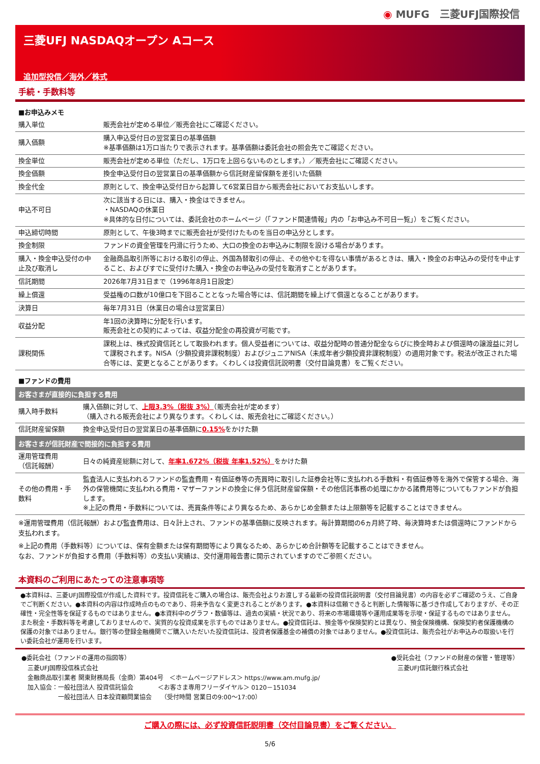◉ MUFG　三菱UFJ国際投信
三菱UFJ NASDAQオープン Aコース
追加型投信／海外／株式
手続・手数料等
■お申込みメモ
| 購入単位 | 販売会社が定める単位／販売会社にご確認ください。 |
| 購入価額 | 購入申込受付日の翌営業日の基準価額 ※基準価額は1万口当たりで表示されます。基準価額は委託会社の照会先でご確認ください。 |
| 換金単位 | 販売会社が定める単位（ただし、1万口を上回らないものとします。）／販売会社にご確認ください。 |
| 換金価額 | 換金申込受付日の翌営業日の基準価額から信託財産留保額を差引いた価額 |
| 換金代金 | 原則として、換金申込受付日から起算して6営業日目から販売会社においてお支払いします。 |
| 申込不可日 | 次に該当する日には、購入・換金はできません。 ・NASDAQの休業日 ※具体的な日付については、委託会社のホームページ（「ファンド関連情報」内の「お申込み不可日一覧」）をご覧ください。 |
| 申込締切時間 | 原則として、午後3時までに販売会社が受付けたものを当日の申込分とします。 |
| 換金制限 | ファンドの資金管理を円滑に行うため、大口の換金のお申込みに制限を設ける場合があります。 |
| 購入・換金申込受付の中止及び取消し | 金融商品取引所等における取引の停止、外国為替取引の停止、その他やむを得ない事情があるときは、購入・換金のお申込みの受付を中止すること、およびすでに受付けた購入・換金のお申込みの受付を取消すことがあります。 |
| 信託期間 | 2026年7月31日まで（1996年8月1日設定） |
| 繰上償還 | 受益権の口数が10億口を下回ることとなった場合等には、信託期間を繰上げて償還となることがあります。 |
| 決算日 | 毎年7月31日（休業日の場合は翌営業日） |
| 収益分配 | 年1回の決算時に分配を行います。 販売会社との契約によっては、収益分配金の再投資が可能です。 |
| 課税関係 | 課税上は、株式投資信託として取扱われます。個人受益者については、収益分配時の普通分配金ならびに換金時および償還時の譲渡益に対して課税されます。NISA（少額投資非課税制度）およびジュニアNISA（未成年者少額投資非課税制度）の適用対象です。税法が改正された場合等には、変更となることがあります。くわしくは投資信託説明書（交付目論見書）をご覧ください。 |
■ファンドの費用
お客さまが直接的に負担する費用
| 購入時手数料 | 購入価額に対して、 上限3.3%（税抜 3%） （販売会社が定めます） （購入される販売会社により異なります。くわしくは、販売会社にご確認ください。） |
| 信託財産留保額 | 換金申込受付日の翌営業日の基準価額に 0.15% をかけた額 |
お客さまが信託財産で間接的に負担する費用
| 運用管理費用 （信託報酬） | 日々の純資産総額に対して、 年率1.672%（税抜 年率1.52%） をかけた額 |
| その他の費用・手数料 | 監査法人に支払われるファンドの監査費用・有価証券等の売買時に取引した証券会社等に支払われる手数料・有価証券等を海外で保管する場合、海外の保管機関に支払われる費用・マザーファンドの換金に伴う信託財産留保額・その他信託事務の処理にかかる諸費用等についてもファンドが負担します。 ※上記の費用・手数料については、売買条件等により異なるため、あらかじめ金額または上限額等を記載することはできません。 |
※運用管理費用（信託報酬）および監査費用は、日々計上され、ファンドの基準価額に反映されます。毎計算期間の6ヵ月終了時、毎決算時または償還時にファンドから支払われます。
※上記の費用（手数料等）については、保有金額または保有期間等により異なるため、あらかじめ合計額等を記載することはできません。
なお、ファンドが負担する費用（手数料等）の支払い実績は、交付運用報告書に開示されていますのでご参照ください。
本資料のご利用にあたっての注意事項等
●本資料は、三菱UFJ国際投信が作成した資料です。投資信託をご購入の場合は、販売会社よりお渡しする最新の投資信託説明書（交付目論見書）の内容を必ずご確認のうえ、ご自身でご判断ください。●本資料の内容は作成時点のものであり、将来予告なく変更されることがあります。●本資料は信頼できると判断した情報等に基づき作成しておりますが、その正確性・完全性等を保証するものではありません。●本資料中のグラフ・数値等は、過去の実績・状況であり、将来の市場環境等や運用成果等を示唆・保証するものではありません。また税金・手数料等を考慮しておりませんので、実質的な投資成果を示すものではありません。●投資信託は、預金等や保険契約とは異なり、預金保険機構、保険契約者保護機構の保護の対象ではありません。銀行等の登録金融機関でご購入いただいた投資信託は、投資者保護基金の補償の対象ではありません。●投資信託は、販売会社がお申込みの取扱いを行い委託会社が運用を行います。
●委託会社（ファンドの運用の指図等）
　三菱UFJ国際投信株式会社
　金融商品取引業者 関東財務局長（金商）第404号　＜ホームページアドレス＞ https://www.am.mufg.jp/
　加入協会：一般社団法人 投資信託協会　　　　＜お客さま専用フリーダイヤル＞ 0120－151034
　　　　　　一般社団法人 日本投資顧問業協会　　（受付時間 営業日の9:00～17:00）
●受託会社（ファンドの財産の保管・管理等）
　三菱UFJ信託銀行株式会社
ご購入の際には、必ず投資信託説明書（交付目論見書）をご覧ください。
5/6